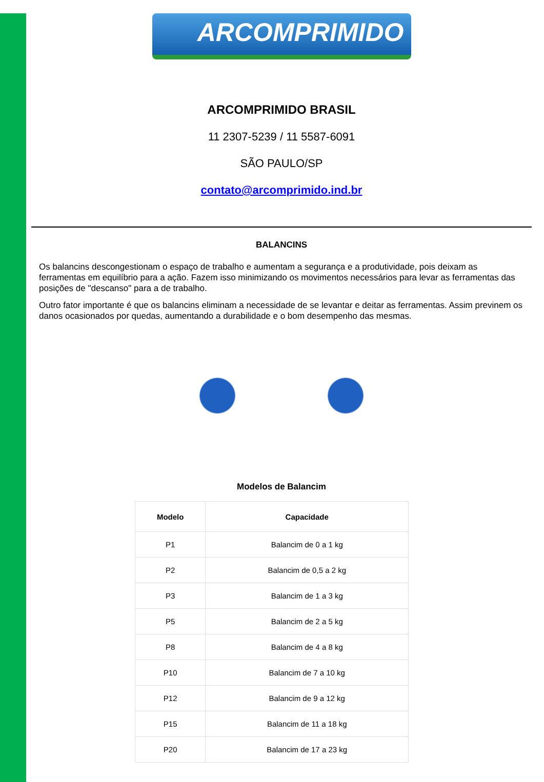ARCOMPRIMIDO
ARCOMPRIMIDO BRASIL
11 2307-5239 / 11 5587-6091
SÃO PAULO/SP
contato@arcomprimido.ind.br
BALANCINS
Os balancins descongestionam o espaço de trabalho e aumentam a segurança e a produtividade, pois deixam as ferramentas em equilíbrio para a ação. Fazem isso minimizando os movimentos necessários para levar as ferramentas das posições de "descanso" para a de trabalho.
Outro fator importante é que os balancins eliminam a necessidade de se levantar e deitar as ferramentas. Assim previnem os danos ocasionados por quedas, aumentando a durabilidade e o bom desempenho das mesmas.
Modelos de Balancim
| Modelo | Capacidade |
| --- | --- |
| P1 | Balancim de 0 a 1 kg |
| P2 | Balancim de 0,5 a 2 kg |
| P3 | Balancim de 1 a 3 kg |
| P5 | Balancim de 2 a 5 kg |
| P8 | Balancim de 4 a 8 kg |
| P10 | Balancim de 7 a 10 kg |
| P12 | Balancim de 9 a 12 kg |
| P15 | Balancim de 11 a 18 kg |
| P20 | Balancim de 17 a 23 kg |